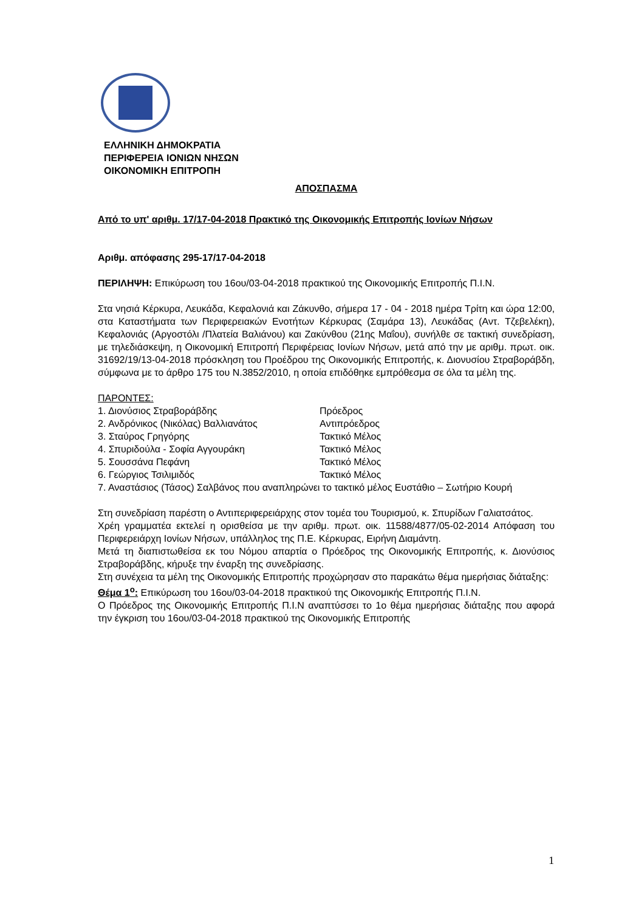ΕΛΛΗΝΙΚΗ ΔΗΜΟΚΡΑΤΙΑ
ΠΕΡΙΦΕΡΕΙΑ ΙΟΝΙΩΝ ΝΗΣΩΝ
ΟΙΚΟΝΟΜΙΚΗ ΕΠΙΤΡΟΠΗ
ΑΠΟΣΠΑΣΜΑ
Από το υπ' αριθμ. 17/17-04-2018 Πρακτικό της Οικονομικής Επιτροπής Ιονίων Νήσων
Αριθμ. απόφασης 295-17/17-04-2018
ΠΕΡΙΛΗΨΗ: Επικύρωση του 16ου/03-04-2018 πρακτικού της Οικονομικής Επιτροπής Π.Ι.Ν.
Στα νησιά Κέρκυρα, Λευκάδα, Κεφαλονιά και Ζάκυνθο, σήμερα 17 - 04 - 2018 ημέρα Τρίτη και ώρα 12:00, στα Καταστήματα των Περιφερειακών Ενοτήτων Κέρκυρας (Σαμάρα 13), Λευκάδας (Αντ. Τζεβελέκη), Κεφαλονιάς (Αργοστόλι /Πλατεία Βαλιάνου) και Ζακύνθου (21ης Μαΐου), συνήλθε σε τακτική συνεδρίαση, με τηλεδιάσκεψη, η Οικονομική Επιτροπή Περιφέρειας Ιονίων Νήσων, μετά από την με αριθμ. πρωτ. οικ. 31692/19/13-04-2018 πρόσκληση του Προέδρου της Οικονομικής Επιτροπής, κ. Διονυσίου Στραβοράβδη, σύμφωνα με το άρθρο 175 του Ν.3852/2010, η οποία επιδόθηκε εμπρόθεσμα σε όλα τα μέλη της.
ΠΑΡΟΝΤΕΣ:
1. Διονύσιος Στραβοράβδης Πρόεδρος
2. Ανδρόνικος (Νικόλας) Βαλλιανάτος Αντιπρόεδρος
3. Σταύρος Γρηγόρης Τακτικό Μέλος
4. Σπυριδούλα - Σοφία Αγγουράκη Τακτικό Μέλος
5. Σουσσάνα Πεφάνη Τακτικό Μέλος
6. Γεώργιος Τσιλιμιδός Τακτικό Μέλος
7. Αναστάσιος (Τάσος) Σαλβάνος που αναπληρώνει το τακτικό μέλος Ευστάθιο – Σωτήριο Κουρή
Στη συνεδρίαση παρέστη ο Αντιπεριφερειάρχης στον τομέα του Τουρισμού, κ. Σπυρίδων Γαλιατσάτος.
Χρέη γραμματέα εκτελεί η ορισθείσα με την αριθμ. πρωτ. οικ. 11588/4877/05-02-2014 Απόφαση του Περιφερειάρχη Ιονίων Νήσων, υπάλληλος της Π.Ε. Κέρκυρας, Ειρήνη Διαμάντη.
Μετά τη διαπιστωθείσα εκ του Νόμου απαρτία ο Πρόεδρος της Οικονομικής Επιτροπής, κ. Διονύσιος Στραβοράβδης, κήρυξε την έναρξη της συνεδρίασης.
Στη συνέχεια τα μέλη της Οικονομικής Επιτροπής προχώρησαν στο παρακάτω θέμα ημερήσιας διάταξης:
Θέμα 1<sup>ο</sup>: Επικύρωση του 16ου/03-04-2018 πρακτικού της Οικονομικής Επιτροπής Π.Ι.Ν.
Ο Πρόεδρος της Οικονομικής Επιτροπής Π.Ι.Ν αναπτύσσει το 1ο θέμα ημερήσιας διάταξης που αφορά την έγκριση του 16ου/03-04-2018 πρακτικού της Οικονομικής Επιτροπής
1